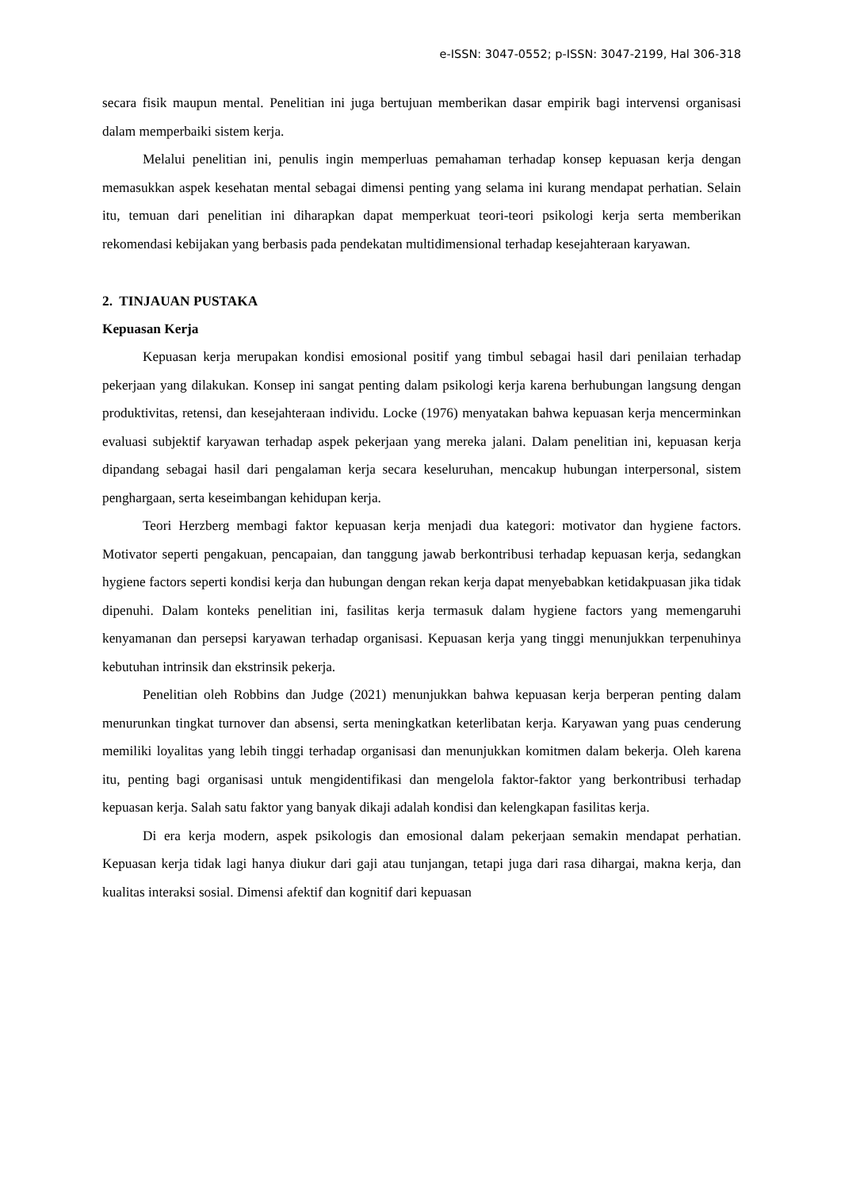e-ISSN: 3047-0552; p-ISSN: 3047-2199, Hal 306-318
secara fisik maupun mental. Penelitian ini juga bertujuan memberikan dasar empirik bagi intervensi organisasi dalam memperbaiki sistem kerja.
Melalui penelitian ini, penulis ingin memperluas pemahaman terhadap konsep kepuasan kerja dengan memasukkan aspek kesehatan mental sebagai dimensi penting yang selama ini kurang mendapat perhatian. Selain itu, temuan dari penelitian ini diharapkan dapat memperkuat teori-teori psikologi kerja serta memberikan rekomendasi kebijakan yang berbasis pada pendekatan multidimensional terhadap kesejahteraan karyawan.
2. TINJAUAN PUSTAKA
Kepuasan Kerja
Kepuasan kerja merupakan kondisi emosional positif yang timbul sebagai hasil dari penilaian terhadap pekerjaan yang dilakukan. Konsep ini sangat penting dalam psikologi kerja karena berhubungan langsung dengan produktivitas, retensi, dan kesejahteraan individu. Locke (1976) menyatakan bahwa kepuasan kerja mencerminkan evaluasi subjektif karyawan terhadap aspek pekerjaan yang mereka jalani. Dalam penelitian ini, kepuasan kerja dipandang sebagai hasil dari pengalaman kerja secara keseluruhan, mencakup hubungan interpersonal, sistem penghargaan, serta keseimbangan kehidupan kerja.
Teori Herzberg membagi faktor kepuasan kerja menjadi dua kategori: motivator dan hygiene factors. Motivator seperti pengakuan, pencapaian, dan tanggung jawab berkontribusi terhadap kepuasan kerja, sedangkan hygiene factors seperti kondisi kerja dan hubungan dengan rekan kerja dapat menyebabkan ketidakpuasan jika tidak dipenuhi. Dalam konteks penelitian ini, fasilitas kerja termasuk dalam hygiene factors yang memengaruhi kenyamanan dan persepsi karyawan terhadap organisasi. Kepuasan kerja yang tinggi menunjukkan terpenuhinya kebutuhan intrinsik dan ekstrinsik pekerja.
Penelitian oleh Robbins dan Judge (2021) menunjukkan bahwa kepuasan kerja berperan penting dalam menurunkan tingkat turnover dan absensi, serta meningkatkan keterlibatan kerja. Karyawan yang puas cenderung memiliki loyalitas yang lebih tinggi terhadap organisasi dan menunjukkan komitmen dalam bekerja. Oleh karena itu, penting bagi organisasi untuk mengidentifikasi dan mengelola faktor-faktor yang berkontribusi terhadap kepuasan kerja. Salah satu faktor yang banyak dikaji adalah kondisi dan kelengkapan fasilitas kerja.
Di era kerja modern, aspek psikologis dan emosional dalam pekerjaan semakin mendapat perhatian. Kepuasan kerja tidak lagi hanya diukur dari gaji atau tunjangan, tetapi juga dari rasa dihargai, makna kerja, dan kualitas interaksi sosial. Dimensi afektif dan kognitif dari kepuasan